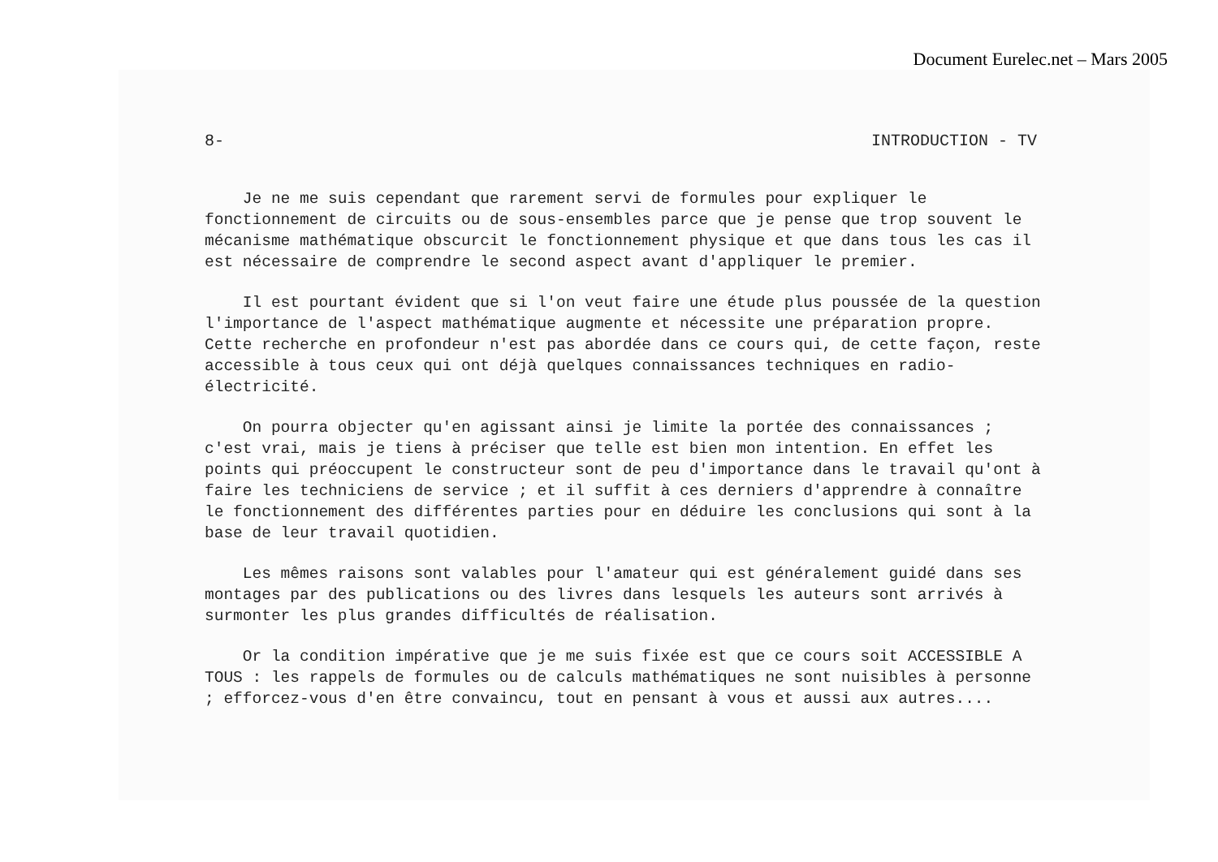Document Eurelec.net – Mars 2005
8- INTRODUCTION - TV
Je ne me suis cependant que rarement servi de formules pour expliquer le fonctionnement de circuits ou de sous-ensembles parce que je pense que trop souvent le mécanisme mathématique obscurcit le fonctionnement physique et que dans tous les cas il est nécessaire de comprendre le second aspect avant d'appliquer le premier.
Il est pourtant évident que si l'on veut faire une étude plus poussée de la question l'importance de l'aspect mathématique augmente et nécessite une préparation propre. Cette recherche en profondeur n'est pas abordée dans ce cours qui, de cette façon, reste accessible à tous ceux qui ont déjà quelques connaissances techniques en radio-électricité.
On pourra objecter qu'en agissant ainsi je limite la portée des connaissances ; c'est vrai, mais je tiens à préciser que telle est bien mon intention. En effet les points qui préoccupent le constructeur sont de peu d'importance dans le travail qu'ont à faire les techniciens de service ; et il suffit à ces derniers d'apprendre à connaître le fonctionnement des différentes parties pour en déduire les conclusions qui sont à la base de leur travail quotidien.
Les mêmes raisons sont valables pour l'amateur qui est généralement guidé dans ses montages par des publications ou des livres dans lesquels les auteurs sont arrivés à surmonter les plus grandes difficultés de réalisation.
Or la condition impérative que je me suis fixée est que ce cours soit ACCESSIBLE A TOUS : les rappels de formules ou de calculs mathématiques ne sont nuisibles à personne ; efforcez-vous d'en être convaincu, tout en pensant à vous et aussi aux autres....